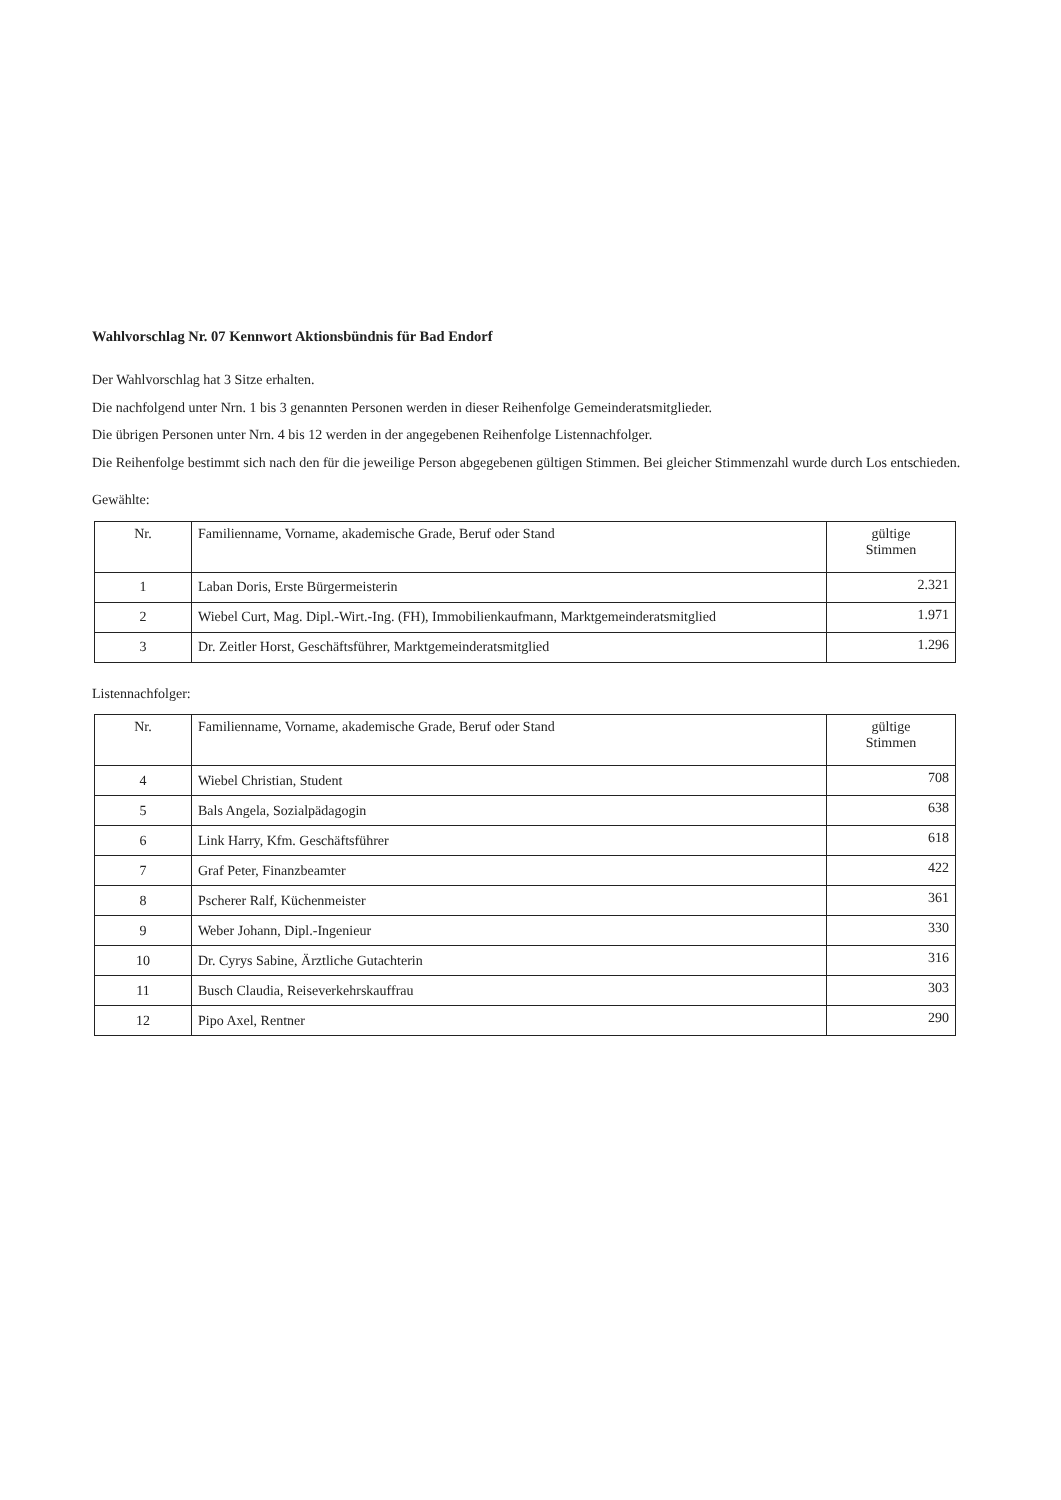Wahlvorschlag Nr. 07 Kennwort Aktionsbündnis für Bad Endorf
Der Wahlvorschlag hat 3 Sitze erhalten.
Die nachfolgend unter Nrn. 1 bis 3 genannten Personen werden in dieser Reihenfolge Gemeinderatsmitglieder.
Die übrigen Personen unter Nrn. 4 bis 12 werden in der angegebenen Reihenfolge Listennachfolger.
Die Reihenfolge bestimmt sich nach den für die jeweilige Person abgegebenen gültigen Stimmen. Bei gleicher Stimmenzahl wurde durch Los entschieden.
Gewählte:
| Nr. | Familienname, Vorname, akademische Grade, Beruf oder Stand | gültige Stimmen |
| --- | --- | --- |
| 1 | Laban Doris, Erste Bürgermeisterin | 2.321 |
| 2 | Wiebel Curt, Mag. Dipl.-Wirt.-Ing. (FH), Immobilienkaufmann, Marktgemeinderatsmitglied | 1.971 |
| 3 | Dr. Zeitler Horst, Geschäftsführer, Marktgemeinderatsmitglied | 1.296 |
Listennachfolger:
| Nr. | Familienname, Vorname, akademische Grade, Beruf oder Stand | gültige Stimmen |
| --- | --- | --- |
| 4 | Wiebel Christian, Student | 708 |
| 5 | Bals Angela, Sozialpädagogin | 638 |
| 6 | Link Harry, Kfm. Geschäftsführer | 618 |
| 7 | Graf Peter, Finanzbeamter | 422 |
| 8 | Pscherer Ralf, Küchenmeister | 361 |
| 9 | Weber Johann, Dipl.-Ingenieur | 330 |
| 10 | Dr. Cyrys Sabine, Ärztliche Gutachterin | 316 |
| 11 | Busch Claudia, Reiseverkehrskauffrau | 303 |
| 12 | Pipo Axel, Rentner | 290 |